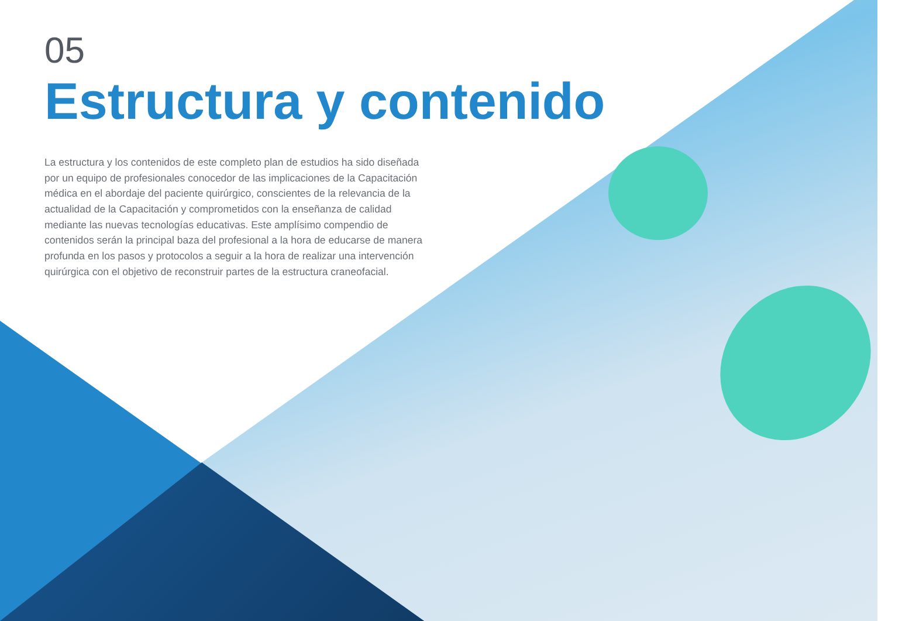05
Estructura y contenido
La estructura y los contenidos de este completo plan de estudios ha sido diseñada por un equipo de profesionales conocedor de las implicaciones de la Capacitación médica en el abordaje del paciente quirúrgico, conscientes de la relevancia de la actualidad de la Capacitación y comprometidos con la enseñanza de calidad mediante las nuevas tecnologías educativas. Este amplísimo compendio de contenidos serán la principal baza del profesional a la hora de educarse de manera profunda en los pasos y protocolos a seguir a la hora de realizar una intervención quirúrgica con el objetivo de reconstruir partes de la estructura craneofacial.